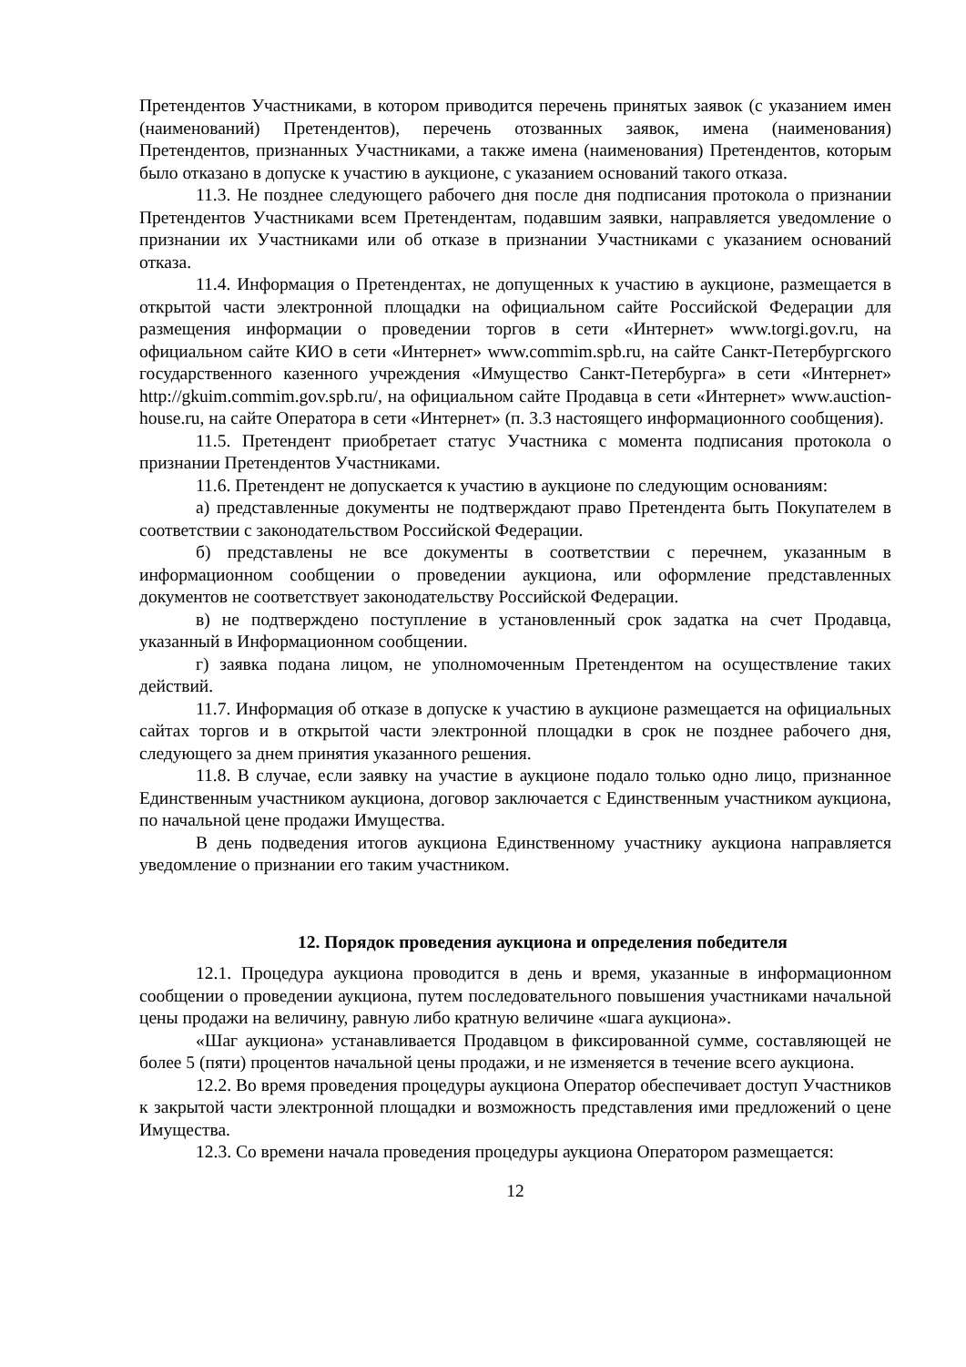Претендентов Участниками, в котором приводится перечень принятых заявок (с указанием имен (наименований) Претендентов), перечень отозванных заявок, имена (наименования) Претендентов, признанных Участниками, а также имена (наименования) Претендентов, которым было отказано в допуске к участию в аукционе, с указанием оснований такого отказа.
11.3. Не позднее следующего рабочего дня после дня подписания протокола о признании Претендентов Участниками всем Претендентам, подавшим заявки, направляется уведомление о признании их Участниками или об отказе в признании Участниками с указанием оснований отказа.
11.4. Информация о Претендентах, не допущенных к участию в аукционе, размещается в открытой части электронной площадки на официальном сайте Российской Федерации для размещения информации о проведении торгов в сети «Интернет» www.torgi.gov.ru, на официальном сайте КИО в сети «Интернет» www.commim.spb.ru, на сайте Санкт-Петербургского государственного казенного учреждения «Имущество Санкт-Петербурга» в сети «Интернет» http://gkuim.commim.gov.spb.ru/, на официальном сайте Продавца в сети «Интернет» www.auction-house.ru, на сайте Оператора в сети «Интернет» (п. 3.3 настоящего информационного сообщения).
11.5. Претендент приобретает статус Участника с момента подписания протокола о признании Претендентов Участниками.
11.6. Претендент не допускается к участию в аукционе по следующим основаниям:
а) представленные документы не подтверждают право Претендента быть Покупателем в соответствии с законодательством Российской Федерации.
б) представлены не все документы в соответствии с перечнем, указанным в информационном сообщении о проведении аукциона, или оформление представленных документов не соответствует законодательству Российской Федерации.
в) не подтверждено поступление в установленный срок задатка на счет Продавца, указанный в Информационном сообщении.
г) заявка подана лицом, не уполномоченным Претендентом на осуществление таких действий.
11.7. Информация об отказе в допуске к участию в аукционе размещается на официальных сайтах торгов и в открытой части электронной площадки в срок не позднее рабочего дня, следующего за днем принятия указанного решения.
11.8. В случае, если заявку на участие в аукционе подало только одно лицо, признанное Единственным участником аукциона, договор заключается с Единственным участником аукциона, по начальной цене продажи Имущества.
В день подведения итогов аукциона Единственному участнику аукциона направляется уведомление о признании его таким участником.
12. Порядок проведения аукциона и определения победителя
12.1. Процедура аукциона проводится в день и время, указанные в информационном сообщении о проведении аукциона, путем последовательного повышения участниками начальной цены продажи на величину, равную либо кратную величине «шага аукциона».
«Шаг аукциона» устанавливается Продавцом в фиксированной сумме, составляющей не более 5 (пяти) процентов начальной цены продажи, и не изменяется в течение всего аукциона.
12.2. Во время проведения процедуры аукциона Оператор обеспечивает доступ Участников к закрытой части электронной площадки и возможность представления ими предложений о цене Имущества.
12.3. Со времени начала проведения процедуры аукциона Оператором размещается:
12